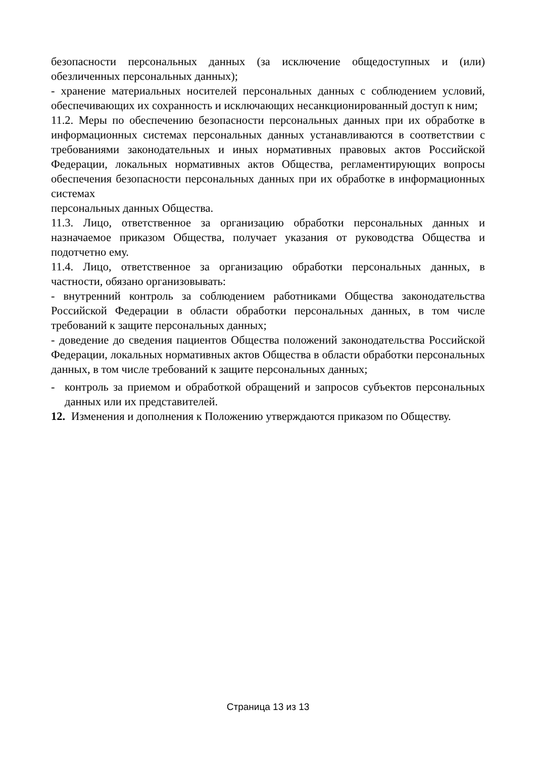безопасности персональных данных (за исключение общедоступных и (или) обезличенных персональных данных);
- хранение материальных носителей персональных данных с соблюдением условий, обеспечивающих их сохранность и исключающих несанкционированный доступ к ним;
11.2. Меры по обеспечению безопасности персональных данных при их обработке в информационных системах персональных данных устанавливаются в соответствии с требованиями законодательных и иных нормативных правовых актов Российской Федерации, локальных нормативных актов Общества, регламентирующих вопросы обеспечения безопасности персональных данных при их обработке в информационных системах
персональных данных Общества.
11.3. Лицо, ответственное за организацию обработки персональных данных и назначаемое приказом Общества, получает указания от руководства Общества и подотчетно ему.
11.4. Лицо, ответственное за организацию обработки персональных данных, в частности, обязано организовывать:
- внутренний контроль за соблюдением работниками Общества законодательства Российской Федерации в области обработки персональных данных, в том числе требований к защите персональных данных;
- доведение до сведения пациентов Общества положений законодательства Российской Федерации, локальных нормативных актов Общества в области обработки персональных данных, в том числе требований к защите персональных данных;
- контроль за приемом и обработкой обращений и запросов субъектов персональных данных или их представителей.
12. Изменения и дополнения к Положению утверждаются приказом по Обществу.
Страница 13 из 13